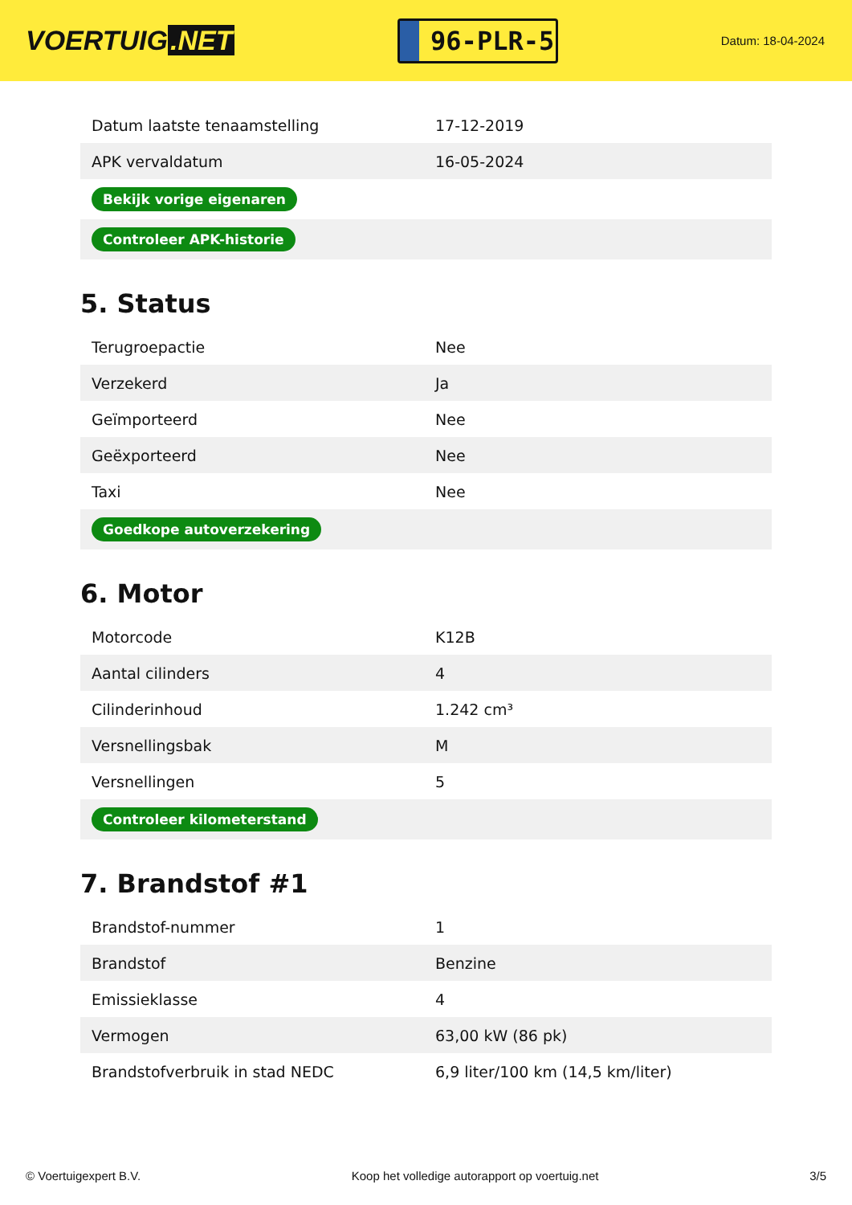VOERTUIG.NET
96-PLR-5
Datum: 18-04-2024
| Datum laatste tenaamstelling | 17-12-2019 |
| APK vervaldatum | 16-05-2024 |
| Bekijk vorige eigenaren | |
| Controleer APK-historie | |
5. Status
| Terugroepactie | Nee |
| Verzekerd | Ja |
| Geïmporteerd | Nee |
| Geëxporteerd | Nee |
| Taxi | Nee |
| Goedkope autoverzekering | |
6. Motor
| Motorcode | K12B |
| Aantal cilinders | 4 |
| Cilinderinhoud | 1.242 cm³ |
| Versnellingsbak | M |
| Versnellingen | 5 |
| Controleer kilometerstand | |
7. Brandstof #1
| Brandstof-nummer | 1 |
| Brandstof | Benzine |
| Emissieklasse | 4 |
| Vermogen | 63,00 kW (86 pk) |
| Brandstofverbruik in stad NEDC | 6,9 liter/100 km (14,5 km/liter) |
© Voertuigexpert B.V. Koop het volledige autorapport op voertuig.net 3/5